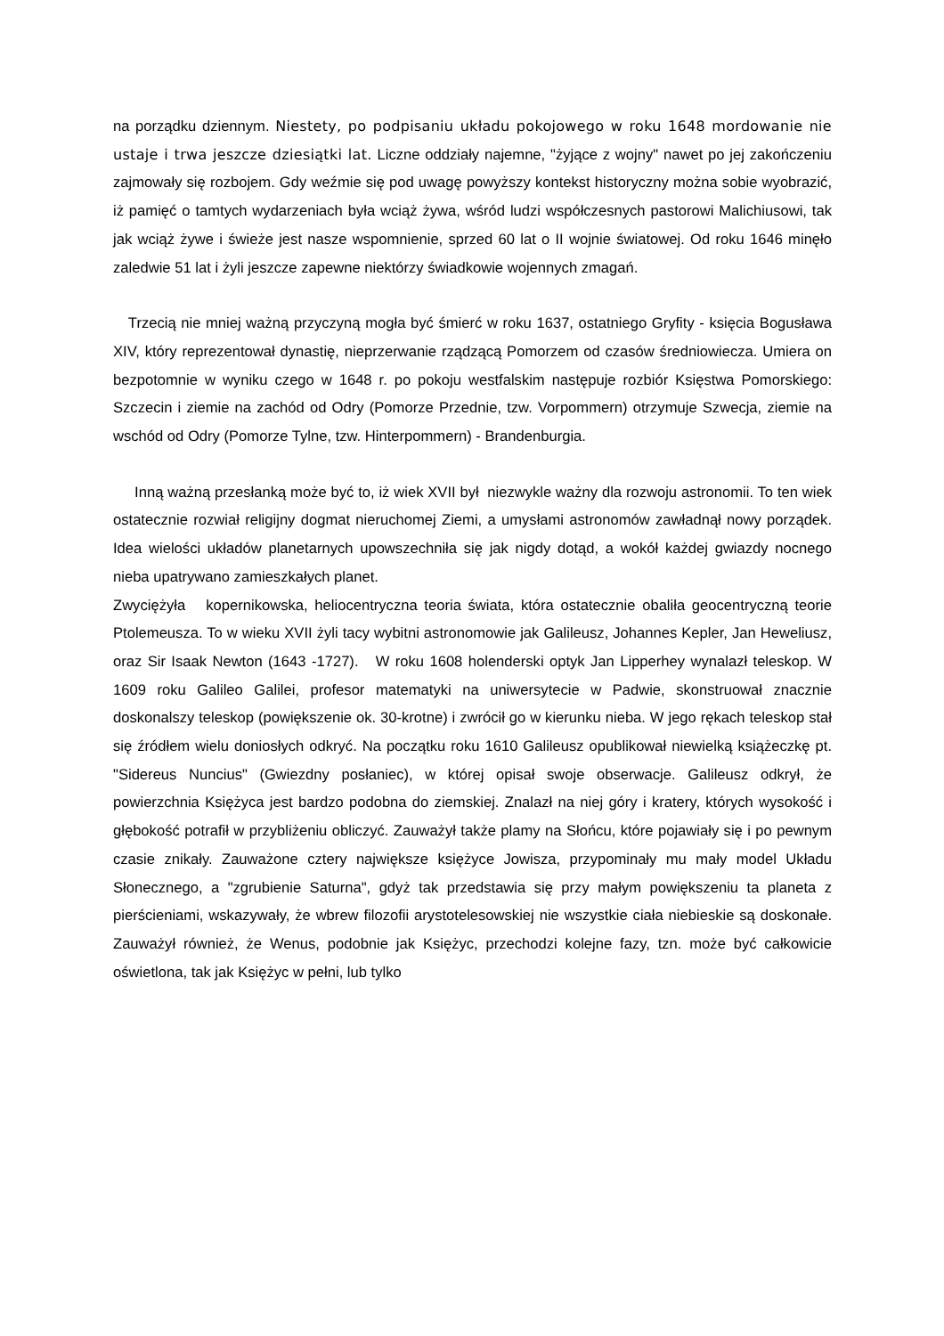na porządku dziennym. Niestety, po podpisaniu układu pokojowego w roku 1648 mordowanie nie ustaje i trwa jeszcze dziesiątki lat. Liczne oddziały najemne, "żyjące z wojny" nawet po jej zakończeniu zajmowały się rozbojem. Gdy weźmie się pod uwagę powyższy kontekst historyczny można sobie wyobrazić, iż pamięć o tamtych wydarzeniach była wciąż żywa, wśród ludzi współczesnych pastorowi Malichiusowi, tak jak wciąż żywe i świeże jest nasze wspomnienie, sprzed 60 lat o II wojnie światowej. Od roku 1646 minęło zaledwie 51 lat i żyli jeszcze zapewne niektórzy świadkowie wojennych zmagań.
Trzecią nie mniej ważną przyczyną mogła być śmierć w roku 1637, ostatniego Gryfity - księcia Bogusława XIV, który reprezentował dynastię, nieprzerwanie rządzącą Pomorzem od czasów średniowiecza. Umiera on bezpotomnie w wyniku czego w 1648 r. po pokoju westfalskim następuje rozbiór Księstwa Pomorskiego: Szczecin i ziemie na zachód od Odry (Pomorze Przednie, tzw. Vorpommern) otrzymuje Szwecja, ziemie na wschód od Odry (Pomorze Tylne, tzw. Hinterpommern) - Brandenburgia.
Inną ważną przesłanką może być to, iż wiek XVII był niezwykle ważny dla rozwoju astronomii. To ten wiek ostatecznie rozwiał religijny dogmat nieruchomej Ziemi, a umysłami astronomów zawładnął nowy porządek. Idea wielości układów planetarnych upowszechniła się jak nigdy dotąd, a wokół każdej gwiazdy nocnego nieba upatrywano zamieszkałych planet.
Zwyciężyła kopernikowska, heliocentryczna teoria świata, która ostatecznie obaliła geocentryczną teorie Ptolemeusza. To w wieku XVII żyli tacy wybitni astronomowie jak Galileusz, Johannes Kepler, Jan Heweliusz, oraz Sir Isaak Newton (1643 -1727). W roku 1608 holenderski optyk Jan Lipperhey wynalazł teleskop. W 1609 roku Galileo Galilei, profesor matematyki na uniwersytecie w Padwie, skonstruował znacznie doskonalszy teleskop (powiększenie ok. 30-krotne) i zwrócił go w kierunku nieba. W jego rękach teleskop stał się źródłem wielu doniosłych odkryć. Na początku roku 1610 Galileusz opublikował niewielką książeczkę pt. "Sidereus Nuncius" (Gwiezdny posłaniec), w której opisał swoje obserwacje. Galileusz odkrył, że powierzchnia Księżyca jest bardzo podobna do ziemskiej. Znalazł na niej góry i kratery, których wysokość i głębokość potrafił w przybliżeniu obliczyć. Zauważył także plamy na Słońcu, które pojawiały się i po pewnym czasie znikały. Zauważone cztery największe księżyce Jowisza, przypominały mu mały model Układu Słonecznego, a "zgrubienie Saturna", gdyż tak przedstawia się przy małym powiększeniu ta planeta z pierścieniami, wskazywały, że wbrew filozofii arystotelesowskiej nie wszystkie ciała niebieskie są doskonałe. Zauważył również, że Wenus, podobnie jak Księżyc, przechodzi kolejne fazy, tzn. może być całkowicie oświetlona, tak jak Księżyc w pełni, lub tylko